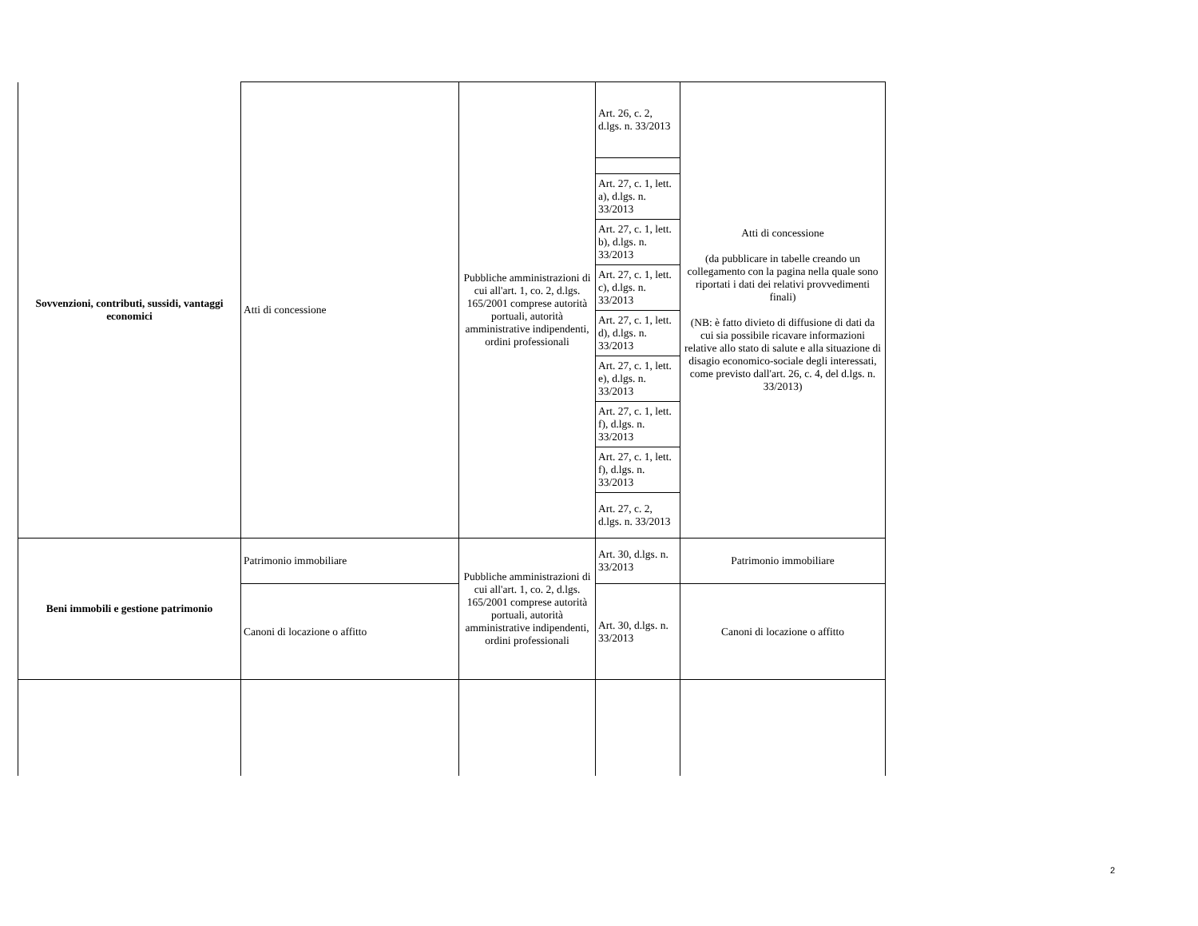| Sovvenzioni, contributi, sussidi, vantaggi economici | Atti di concessione | Pubbliche amministrazioni di cui all'art. 1, co. 2, d.lgs. 165/2001 comprese autorità portuali, autorità amministrative indipendenti, ordini professionali | Art. 26, c. 2, d.lgs. n. 33/2013 | Atti di concessione (da pubblicare in tabelle creando un collegamento con la pagina nella quale sono riportati i dati dei relativi provvedimenti finali) (NB: è fatto divieto di diffusione di dati da cui sia possibile ricavare informazioni relative allo stato di salute e alla situazione di disagio economico-sociale degli interessati, come previsto dall'art. 26, c. 4, del d.lgs. n. 33/2013) |
| | | | Art. 27, c. 1, lett. a), d.lgs. n. 33/2013 | |
| | | | Art. 27, c. 1, lett. b), d.lgs. n. 33/2013 | |
| | | | Art. 27, c. 1, lett. c), d.lgs. n. 33/2013 | |
| | | | Art. 27, c. 1, lett. d), d.lgs. n. 33/2013 | |
| | | | Art. 27, c. 1, lett. e), d.lgs. n. 33/2013 | |
| | | | Art. 27, c. 1, lett. f), d.lgs. n. 33/2013 | |
| | | | Art. 27, c. 1, lett. f), d.lgs. n. 33/2013 | |
| | | | Art. 27, c. 2, d.lgs. n. 33/2013 | |
| Beni immobili e gestione patrimonio | Patrimonio immobiliare | Pubbliche amministrazioni di cui all'art. 1, co. 2, d.lgs. 165/2001 comprese autorità portuali, autorità amministrative indipendenti, ordini professionali | Art. 30, d.lgs. n. 33/2013 | Patrimonio immobiliare |
| | Canoni di locazione o affitto | | Art. 30, d.lgs. n. 33/2013 | Canoni di locazione o affitto |
2